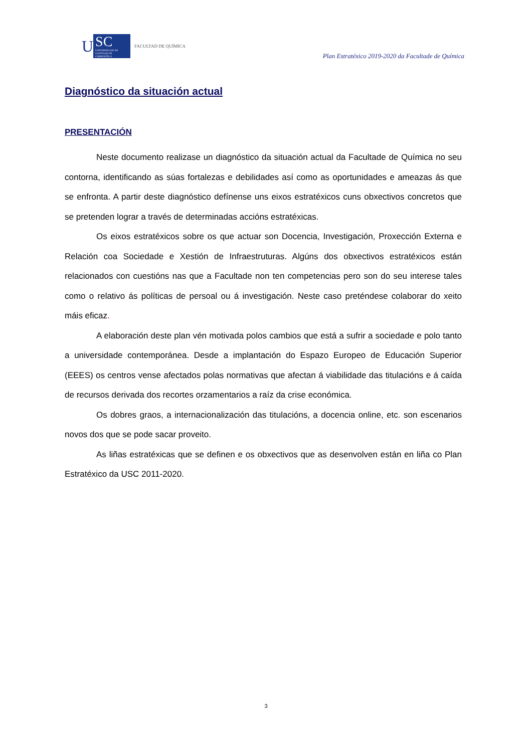U
SC
UNIVERSIDADE DE SANTIAGO DE COMPOSTELA
FACULTAD DE QUÍMICA
Plan Estratéxico 2019-2020 da Facultade de Química
Diagnóstico da situación actual
PRESENTACIÓN
Neste documento realizase un diagnóstico da situación actual da Facultade de Química no seu contorna, identificando as súas fortalezas e debilidades así como as oportunidades e ameazas ás que se enfronta. A partir deste diagnóstico defínense uns eixos estratéxicos cuns obxectivos concretos que se pretenden lograr a través de determinadas accións estratéxicas.
Os eixos estratéxicos sobre os que actuar son Docencia, Investigación, Proxección Externa e Relación coa Sociedade e Xestión de Infraestruturas. Algúns dos obxectivos estratéxicos están relacionados con cuestións nas que a Facultade non ten competencias pero son do seu interese tales como o relativo ás políticas de persoal ou á investigación. Neste caso preténdese colaborar do xeito máis eficaz.
A elaboración deste plan vén motivada polos cambios que está a sufrir a sociedade e polo tanto a universidade contemporánea. Desde a implantación do Espazo Europeo de Educación Superior (EEES) os centros vense afectados polas normativas que afectan á viabilidade das titulacións e á caída de recursos derivada dos recortes orzamentarios a raíz da crise económica.
Os dobres graos, a internacionalización das titulacións, a docencia online, etc. son escenarios novos dos que se pode sacar proveito.
As liñas estratéxicas que se definen e os obxectivos que as desenvolven están en liña co Plan Estratéxico da USC 2011-2020.
3